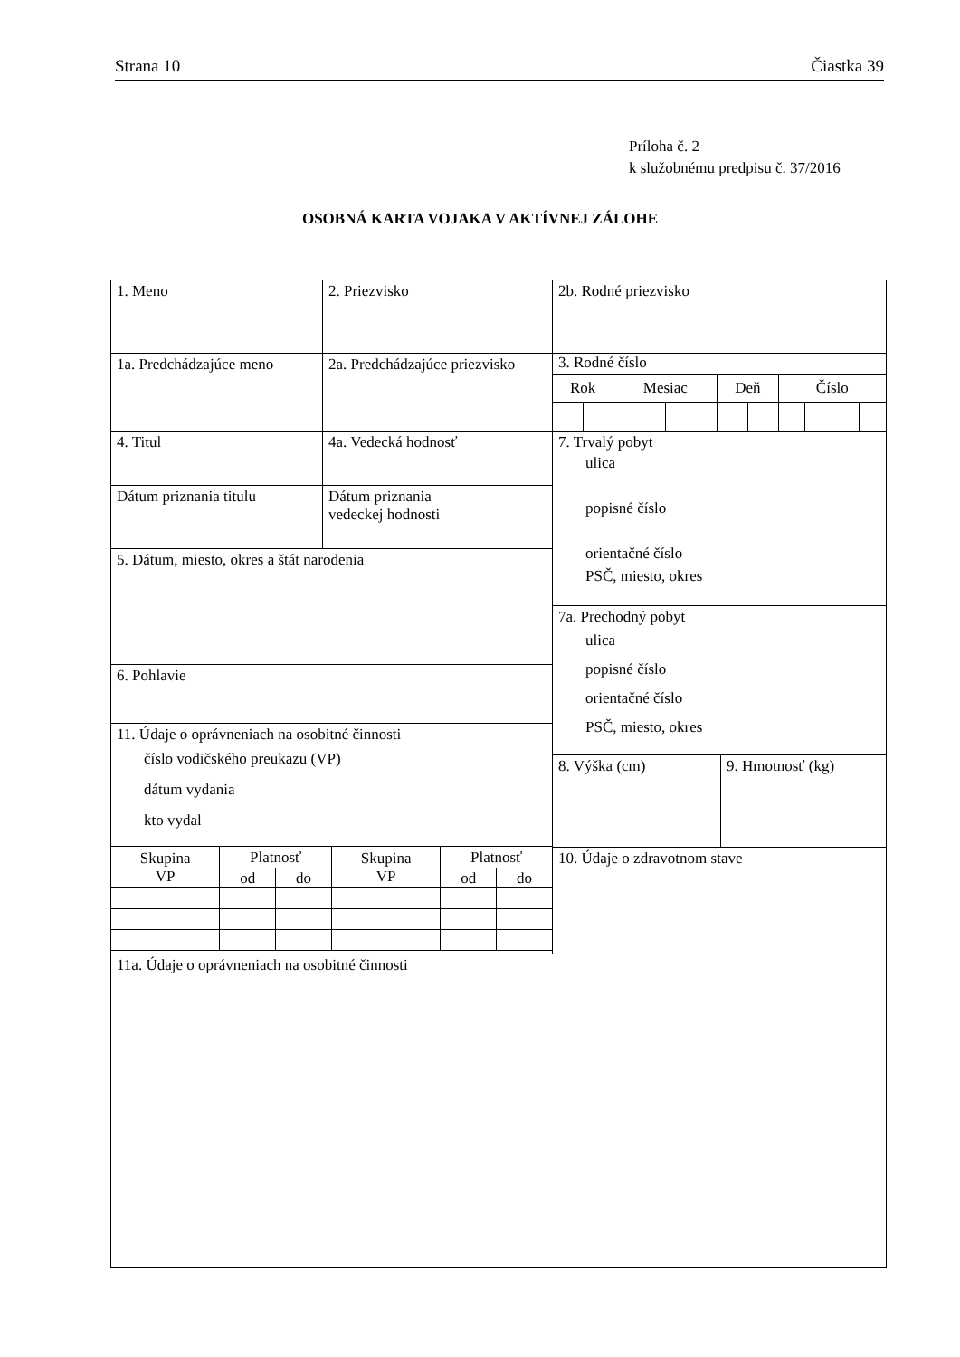Strana 10 Čiastka 39
Príloha č. 2
k služobnému predpisu č. 37/2016
OSOBNÁ KARTA VOJAKA V AKTÍVNEJ ZÁLOHE
| 1. Meno | 2. Priezvisko | 2b. Rodné priezvisko |
| 1a. Predchádzajúce meno | 2a. Predchádzajúce priezvisko | / 3. Rodné číslo / / / / / / / / / / / Rok / / Mesiac / / Deň / / Číslo / / / / |
| / 4. Titul / 4a. Vedecká hodnosť / / Dátum priznania titulu / Dátum priznania vedeckej hodnosti / / 5. Dátum, miesto, okres a štát narodenia / / 6. Pohlavie / / 11. Údaje o oprávneniach na osobitné činnosti číslo vodičského preukazu (VP) dátum vydania kto vydal / / Skupina VP / Platnosť / / Skupina VP / Platnosť / / / / od / do / / od / do / | | / 7. Trvalý pobyt ulica popisné číslo orientačné číslo PSČ, miesto, okres / / / 7a. Prechodný pobyt ulica popisné číslo orientačné číslo PSČ, miesto, okres / / / 8. Výška (cm) / 9. Hmotnosť (kg) / / 10. Údaje o zdravotnom stave / / |
| 11a. Údaje o oprávneniach na osobitné činnosti | | |